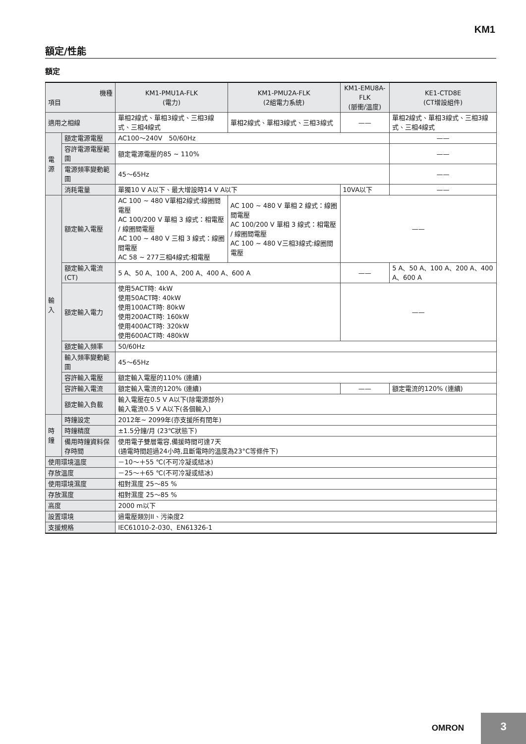KM1
額定/性能
額定
| 機種 項目 | | KM1-PMU1A-FLK (電力) | KM1-PMU2A-FLK (2組電力系統) | KM1-EMU8A-FLK (脈衝/溫度) | KE1-CTD8E (CT增設組件) |
| --- | --- | --- | --- | --- | --- |
| 適用之相線 | | 單相2線式、單相3線式、三相3線式、三相4線式 | 單相2線式、單相3線式、三相3線式 | —— | 單相2線式、單相3線式、三相3線式、三相4線式 |
| 電源 | 額定電源電壓 | AC100～240V 50/60Hz | | | —— |
| | 容許電源電壓範圍 | 額定電源電壓的85 ~ 110% | | | —— |
| | 電源頻率變動範圍 | 45～65Hz | | | —— |
| | 消耗電量 | 單獨10 V A以下、最大增設時14 V A以下 | | 10VA以下 | —— |
| 輸入 | 額定輸入電壓 | AC 100 ~ 480 V單相2線式:線圈間電壓 AC 100/200 V 單相 3 線式：相電壓 / 線圈間電壓 AC 100 ~ 480 V 三相 3 線式：線圈間電壓 AC 58 ~ 277三相4線式:相電壓 | AC 100 ~ 480 V 單相 2 線式：線圈間電壓 AC 100/200 V 單相 3 線式：相電壓 / 線圈間電壓 AC 100 ~ 480 V三相3線式:線圈間電壓 | —— | |
| | 額定輸入電流(CT) | 5 A、50 A、100 A、200 A、400 A、600 A | | —— | 5 A、50 A、100 A、200 A、400 A、600 A |
| | 額定輸入電力 | 使用5ACT時: 4kW 使用50ACT時: 40kW 使用100ACT時: 80kW 使用200ACT時: 160kW 使用400ACT時: 320kW 使用600ACT時: 480kW | | —— | |
| | 額定輸入頻率 | 50/60Hz | | | |
| | 輸入頻率變動範圍 | 45～65Hz | | | |
| | 容許輸入電壓 | 額定輸入電壓的110% (連續) | | | |
| | 容許輸入電流 | 額定輸入電流的120% (連續) | | —— | 額定電流的120% (連續) |
| | 額定輸入負載 | 輸入電壓在0.5 V A以下(除電源部外) 輸入電流0.5 V A以下(各個輸入) | | | |
| 時鐘 | 時鐘設定 | 2012年~ 2099年(亦支援所有閏年) | | | |
| | 時鐘精度 | ±1.5分鐘/月 (23℃狀態下) | | | |
| | 備用時鐘資料保存時間 | 使用電子雙層電容,備援時間可達7天 (通電時間超過24小時,且斷電時的溫度為23°C等條件下) | | | |
| 使用環境溫度 | | －10～＋55 ℃(不可冷凝或結冰) | | | |
| 存放溫度 | | －25～＋65 ℃(不可冷凝或結冰) | | | |
| 使用環境濕度 | | 相對濕度 25～85 % | | | |
| 存放濕度 | | 相對濕度 25～85 % | | | |
| 高度 | | 2000 m以下 | | | |
| 設置環境 | | 過電壓類別II、污染度2 | | | |
| 支援規格 | | IEC61010-2-030、EN61326-1 | | | |
OMRON
3